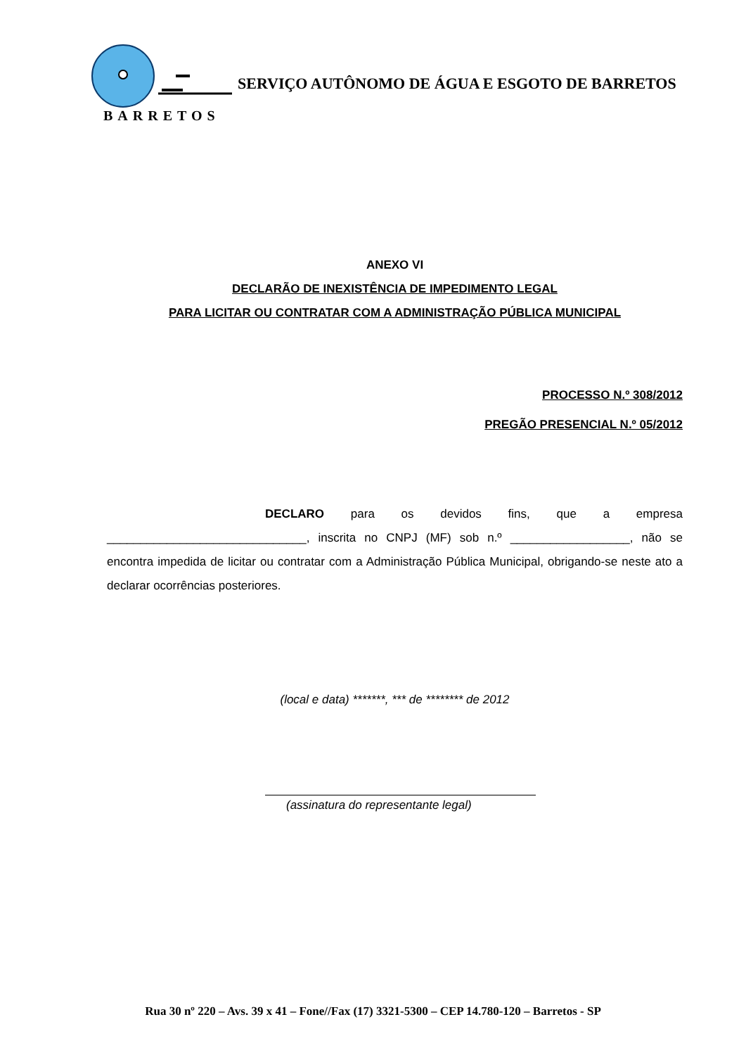BARRETOS
SERVIÇO AUTÔNOMO DE ÁGUA E ESGOTO DE BARRETOS
ANEXO VI
DECLARÃO DE INEXISTÊNCIA DE IMPEDIMENTO LEGAL
PARA LICITAR OU CONTRATAR COM A ADMINISTRAÇÃO PÚBLICA MUNICIPAL
PROCESSO N.º 308/2012
PREGÃO PRESENCIAL N.º 05/2012
DECLARO para os devidos fins, que a empresa ______________________________, inscrita no CNPJ (MF) sob n.º __________________, não se encontra impedida de licitar ou contratar com a Administração Pública Municipal, obrigando-se neste ato a declarar ocorrências posteriores.
(local e data) *******, *** de ******** de 2012
(assinatura do representante legal)
Rua 30 nº 220 – Avs. 39 x 41 – Fone//Fax (17) 3321-5300 – CEP 14.780-120 – Barretos - SP